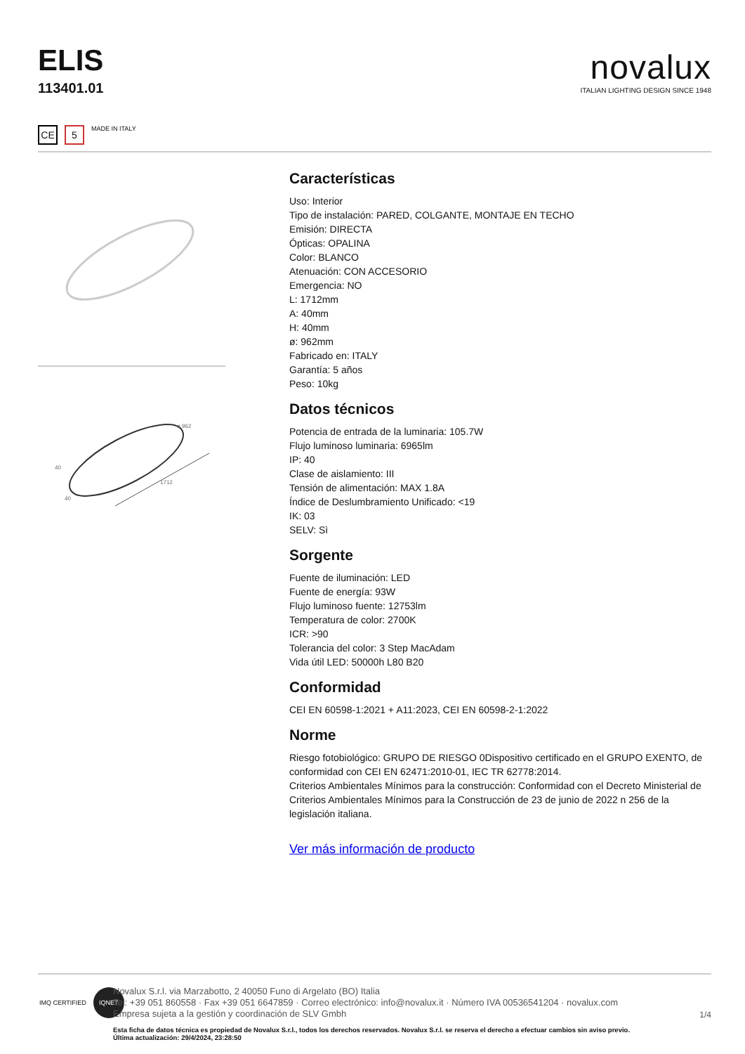ELIS
113401.01
novalux
ITALIAN LIGHTING DESIGN SINCE 1948
CE 5
MADE IN ITALY
ø 962
40
1712
40
Características
Uso: Interior
Tipo de instalación: PARED, COLGANTE, MONTAJE EN TECHO
Emisión: DIRECTA
Ópticas: OPALINA
Color: BLANCO
Atenuación: CON ACCESORIO
Emergencia: NO
L: 1712mm
A: 40mm
H: 40mm
ø: 962mm
Fabricado en: ITALY
Garantía: 5 años
Peso: 10kg
Datos técnicos
Potencia de entrada de la luminaria: 105.7W
Flujo luminoso luminaria: 6965lm
IP: 40
Clase de aislamiento: III
Tensión de alimentación: MAX 1.8A
Índice de Deslumbramiento Unificado: <19
IK: 03
SELV: Sì
Sorgente
Fuente de iluminación: LED
Fuente de energía: 93W
Flujo luminoso fuente: 12753lm
Temperatura de color: 2700K
ICR: >90
Tolerancia del color: 3 Step MacAdam
Vida útil LED: 50000h L80 B20
Conformidad
CEI EN 60598-1:2021 + A11:2023, CEI EN 60598-2-1:2022
Norme
Riesgo fotobiológico: GRUPO DE RIESGO 0Dispositivo certificado en el GRUPO EXENTO, de conformidad con CEI EN 62471:2010-01, IEC TR 62778:2014.
Criterios Ambientales Mínimos para la construcción: Conformidad con el Decreto Ministerial de Criterios Ambientales Mínimos para la Construcción de 23 de junio de 2022 n 256 de la legislación italiana.
Ver más información de producto
IMQ CERTIFIED IQNET
Novalux S.r.l. via Marzabotto, 2 40050 Funo di Argelato (BO) Italia
Tel: +39 051 860558 · Fax +39 051 6647859 · Correo electrónico: info@novalux.it · Número IVA 00536541204 · novalux.com
Empresa sujeta a la gestión y coordinación de SLV Gmbh
1/4
Esta ficha de datos técnica es propiedad de Novalux S.r.l., todos los derechos reservados. Novalux S.r.l. se reserva el derecho a efectuar cambios sin aviso previo.
Última actualización: 29/4/2024, 23:28:50